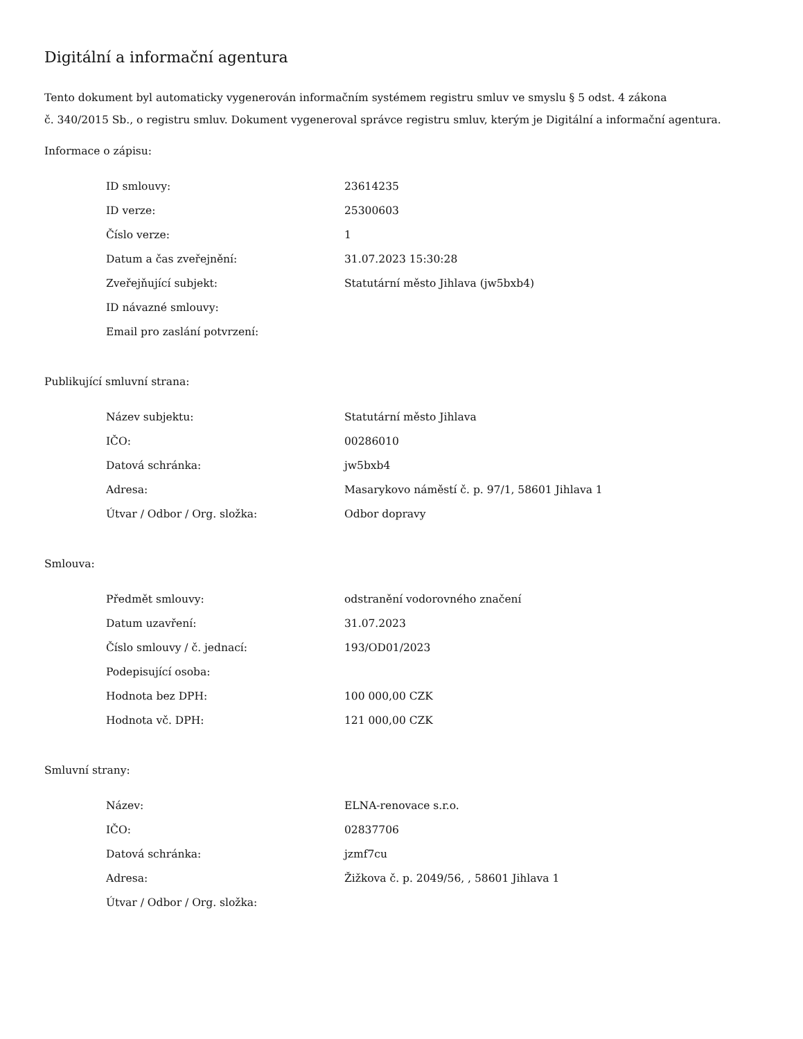Digitální a informační agentura
Tento dokument byl automaticky vygenerován informačním systémem registru smluv ve smyslu § 5 odst. 4 zákona
č. 340/2015 Sb., o registru smluv. Dokument vygeneroval správce registru smluv, kterým je Digitální a informační agentura.
Informace o zápisu:
| ID smlouvy: | 23614235 |
| ID verze: | 25300603 |
| Číslo verze: | 1 |
| Datum a čas zveřejnění: | 31.07.2023 15:30:28 |
| Zveřejňující subjekt: | Statutární město Jihlava (jw5bxb4) |
| ID návazné smlouvy: | |
| Email pro zaslání potvrzení: | |
Publikující smluvní strana:
| Název subjektu: | Statutární město Jihlava |
| IČO: | 00286010 |
| Datová schránka: | jw5bxb4 |
| Adresa: | Masarykovo náměstí č. p. 97/1, 58601 Jihlava 1 |
| Útvar / Odbor / Org. složka: | Odbor dopravy |
Smlouva:
| Předmět smlouvy: | odstranění vodorovného značení |
| Datum uzavření: | 31.07.2023 |
| Číslo smlouvy / č. jednací: | 193/OD01/2023 |
| Podepisující osoba: | |
| Hodnota bez DPH: | 100 000,00 CZK |
| Hodnota vč. DPH: | 121 000,00 CZK |
Smluvní strany:
| Název: | ELNA-renovace s.r.o. |
| IČO: | 02837706 |
| Datová schránka: | jzmf7cu |
| Adresa: | Žižkova č. p. 2049/56, , 58601 Jihlava 1 |
| Útvar / Odbor / Org. složka: | |